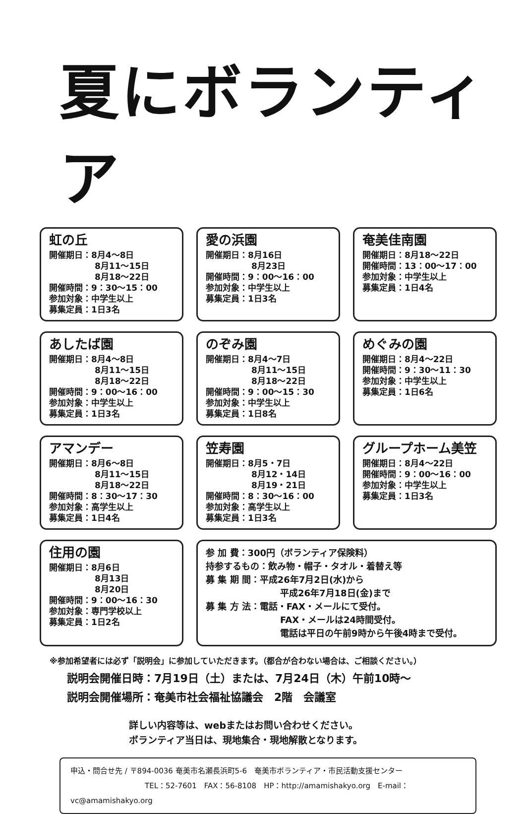夏にボランティア
虹の丘
開催期日：8月4～8日
8月11～15日
8月18～22日
開催時間：9：30～15：00
参加対象：中学生以上
募集定員：1日3名
愛の浜園
開催期日：8月16日
8月23日
開催時間：9：00～16：00
参加対象：中学生以上
募集定員：1日3名
奄美佳南園
開催期日：8月18～22日
開催時間：13：00～17：00
参加対象：中学生以上
募集定員：1日4名
あしたば園
開催期日：8月4～8日
8月11～15日
8月18～22日
開催時間：9：00～16：00
参加対象：中学生以上
募集定員：1日3名
のぞみ園
開催期日：8月4～7日
8月11～15日
8月18～22日
開催時間：9：00～15：30
参加対象：中学生以上
募集定員：1日8名
めぐみの園
開催期日：8月4～22日
開催時間：9：30～11：30
参加対象：中学生以上
募集定員：1日6名
アマンデー
開催期日：8月6～8日
8月11～15日
8月18～22日
開催時間：8：30～17：30
参加対象：高学生以上
募集定員：1日4名
笠寿園
開催期日：8月5・7日
8月12・14日
8月19・21日
開催時間：8：30～16：00
参加対象：高学生以上
募集定員：1日3名
グループホーム美笠
開催期日：8月4～22日
開催時間：9：00～16：00
参加対象：中学生以上
募集定員：1日3名
住用の園
開催期日：8月6日
8月13日
8月20日
開催時間：9：00～16：30
参加対象：専門学校以上
募集定員：1日2名
参 加 費：300円（ボランティア保険料）
持参するもの：飲み物・帽子・タオル・着替え等
募 集 期 間：平成26年7月2日(水)から
平成26年7月18日(金)まで
募 集 方 法：電話・FAX・メールにて受付。
FAX・メールは24時間受付。
電話は平日の午前9時から午後4時まで受付。
※参加希望者には必ず「説明会」に参加していただきます。（都合が合わない場合は、ご相談ください。）
説明会開催日時：7月19日（土）または、7月24日（木）午前10時～
説明会開催場所：奄美市社会福祉協議会　2階　会議室
詳しい内容等は、webまたはお問い合わせください。
ボランティア当日は、現地集合・現地解散となります。
申込・問合せ先 / 〒894-0036 奄美市名瀬長浜町5-6　奄美市ボランティア・市民活動支援センター
TEL：52-7601　FAX：56-8108　HP：http://amamishakyo.org　E-mail：vc@amamishakyo.org